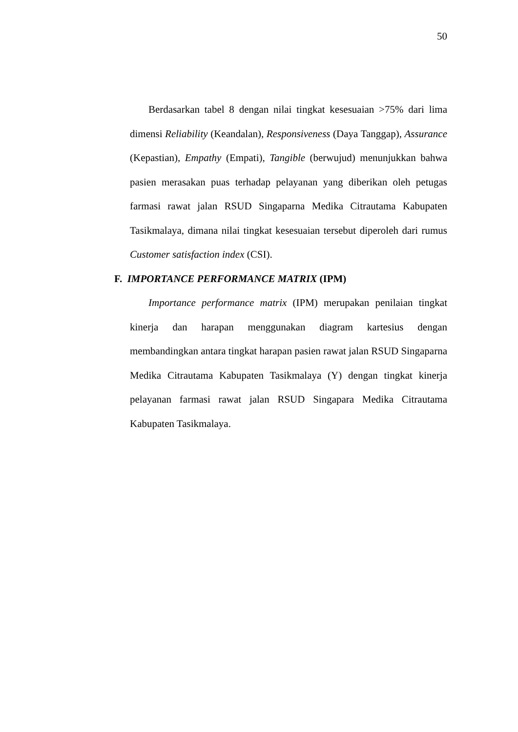50
Berdasarkan tabel 8 dengan nilai tingkat kesesuaian >75% dari lima dimensi Reliability (Keandalan), Responsiveness (Daya Tanggap), Assurance (Kepastian), Empathy (Empati), Tangible (berwujud) menunjukkan bahwa pasien merasakan puas terhadap pelayanan yang diberikan oleh petugas farmasi rawat jalan RSUD Singaparna Medika Citrautama Kabupaten Tasikmalaya, dimana nilai tingkat kesesuaian tersebut diperoleh dari rumus Customer satisfaction index (CSI).
F. IMPORTANCE PERFORMANCE MATRIX (IPM)
Importance performance matrix (IPM) merupakan penilaian tingkat kinerja dan harapan menggunakan diagram kartesius dengan membandingkan antara tingkat harapan pasien rawat jalan RSUD Singaparna Medika Citrautama Kabupaten Tasikmalaya (Y) dengan tingkat kinerja pelayanan farmasi rawat jalan RSUD Singapara Medika Citrautama Kabupaten Tasikmalaya.